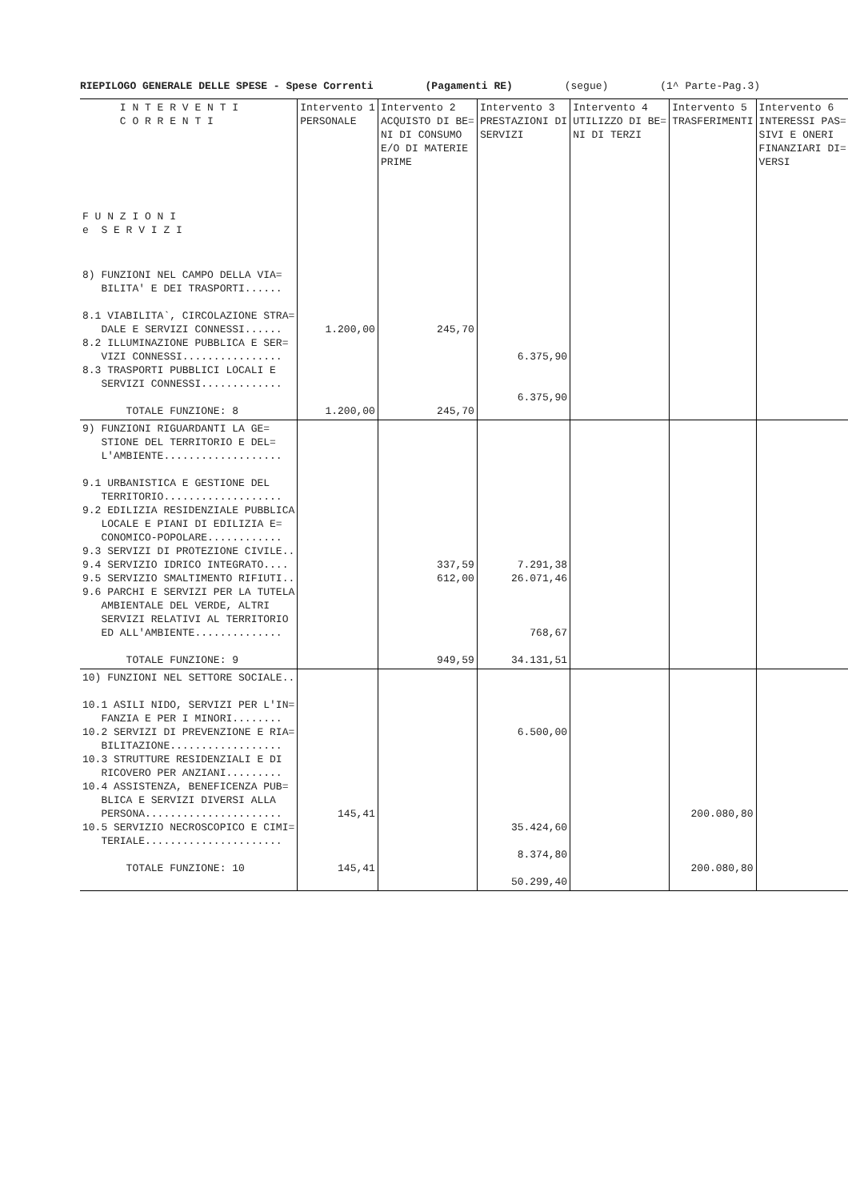RIEPILOGO GENERALE DELLE SPESE - Spese Correnti (Pagamenti RE) (segue) (1^ Parte-Pag.3)
| I N T E R V E N T I C O R R E N T I F U N Z I O N I e S E R V I Z I | Intervento 1 PERSONALE | Intervento 2 ACQUISTO DI BE= NI DI CONSUMO E/O DI MATERIE PRIME | Intervento 3 PRESTAZIONI DI SERVIZI | Intervento 4 UTILIZZO DI BE= NI DI TERZI | Intervento 5 TRASFERIMENTI | Intervento 6 INTERESSI PAS= SIVI E ONERI FINANZIARI DI= VERSI |
| --- | --- | --- | --- | --- | --- | --- |
| 8) FUNZIONI NEL CAMPO DELLA VIA= BILITA' E DEI TRASPORTI...... 8.1 VIABILITA`, CIRCOLAZIONE STRA= DALE E SERVIZI CONNESSI...... 8.2 ILLUMINAZIONE PUBBLICA E SER= VIZI CONNESSI................ 8.3 TRASPORTI PUBBLICI LOCALI E SERVIZI CONNESSI............. TOTALE FUNZIONE: 8 | 1.200,00 1.200,00 | 245,70 245,70 | 6.375,90 6.375,90 | | | |
| 9) FUNZIONI RIGUARDANTI LA GE= STIONE DEL TERRITORIO E DEL= L'AMBIENTE................... 9.1 URBANISTICA E GESTIONE DEL TERRITORIO................... 9.2 EDILIZIA RESIDENZIALE PUBBLICA LOCALE E PIANI DI EDILIZIA E= CONOMICO-POPOLARE............ 9.3 SERVIZI DI PROTEZIONE CIVILE.. 9.4 SERVIZIO IDRICO INTEGRATO.... 9.5 SERVIZIO SMALTIMENTO RIFIUTI.. 9.6 PARCHI E SERVIZI PER LA TUTELA AMBIENTALE DEL VERDE, ALTRI SERVIZI RELATIVI AL TERRITORIO ED ALL'AMBIENTE.............. TOTALE FUNZIONE: 9 | | 337,59 612,00 949,59 | 7.291,38 26.071,46 768,67 34.131,51 | | | |
| 10) FUNZIONI NEL SETTORE SOCIALE.. 10.1 ASILI NIDO, SERVIZI PER L'IN= FANZIA E PER I MINORI........ 10.2 SERVIZI DI PREVENZIONE E RIA= BILITAZIONE.................. 10.3 STRUTTURE RESIDENZIALI E DI RICOVERO PER ANZIANI......... 10.4 ASSISTENZA, BENEFICENZA PUB= BLICA E SERVIZI DIVERSI ALLA PERSONA...................... 10.5 SERVIZIO NECROSCOPICO E CIMI= TERIALE...................... TOTALE FUNZIONE: 10 | 145,41 145,41 | | 6.500,00 35.424,60 8.374,80 50.299,40 | | 200.080,80 200.080,80 | |